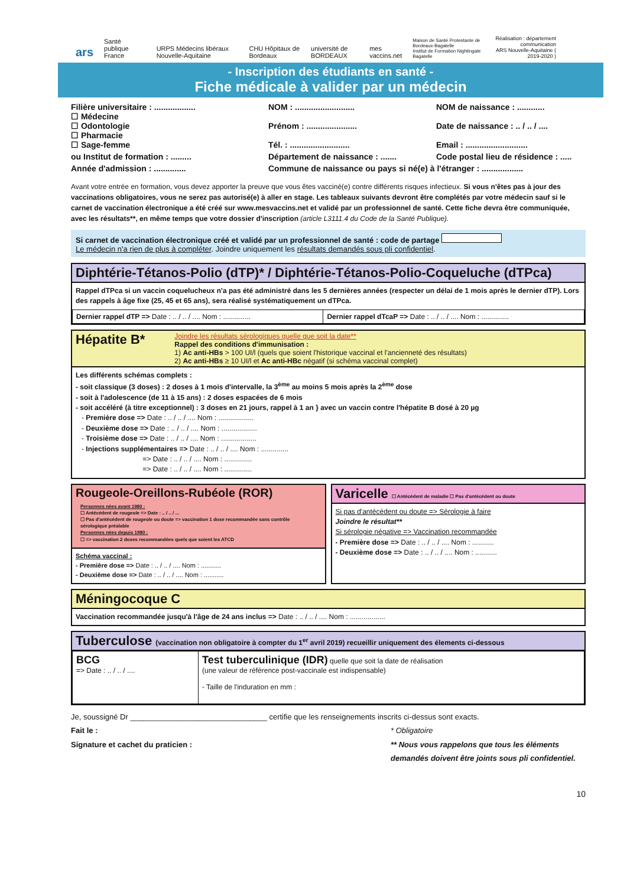ars Santé publique France URPS Médecins libéraux Nouvelle-Aquitaine CHU Hôpitaux de Bordeaux université de BORDEAUX mes vaccins.net Maison de Santé Protestante de Bordeaux-Bagatelle
Institut de Formation Nightingale Bagatelle Réalisation : département communication
ARS Nouvelle-Aquitaine ( 2019-2020 )
- Inscription des étudiants en santé -
Fiche médicale à valider par un médecin
Filière universitaire : ..................
☐ Médecine
☐ Odontologie
☐ Pharmacie
☐ Sage-femme
NOM : ..........................
Prénom : ......................
Tél. : ..........................
NOM de naissance : ............
Date de naissance : .. / .. / ....
Email : ...........................
ou Institut de formation : .........
Département de naissance : .......
Code postal lieu de résidence : .....
Année d'admission : ..............
Commune de naissance ou pays si né(e) à l'étranger : ..................
Avant votre entrée en formation, vous devez apporter la preuve que vous êtes vacciné(e) contre différents risques infectieux. Si vous n'êtes pas à jour des vaccinations obligatoires, vous ne serez pas autorisé(e) à aller en stage. Les tableaux suivants devront être complétés par votre médecin sauf si le carnet de vaccination électronique a été créé sur www.mesvaccins.net et validé par un professionnel de santé. Cette fiche devra être communiquée, avec les résultats**, en même temps que votre dossier d'inscription (article L3111.4 du Code de la Santé Publique).
Si carnet de vaccination électronique créé et validé par un professionnel de santé : code de partage
Le médecin n'a rien de plus à compléter. Joindre uniquement les résultats demandés sous pli confidentiel.
Diphtérie-Tétanos-Polio (dTP)* / Diphtérie-Tétanos-Polio-Coqueluche (dTPca)
Rappel dTPca si un vaccin coquelucheux n'a pas été administré dans les 5 dernières années (respecter un délai de 1 mois après le dernier dTP). Lors des rappels à âge fixe (25, 45 et 65 ans), sera réalisé systématiquement un dTPca.
| Dernier rappel dTP => Date : .. / .. / .... Nom : .............. | Dernier rappel dTcaP => Date : .. / .. / .... Nom : .............. |
Hépatite B* Joindre les résultats sérologiques quelle que soit la date**
Rappel des conditions d'immunisation :
1) Ac anti-HBs > 100 UI/l (quels que soient l'historique vaccinal et l'ancienneté des résultats)
2) Ac anti-HBs ≥ 10 UI/l et Ac anti-HBc négatif (si schéma vaccinal complet)
Les différents schémas complets :
- soit classique (3 doses) : 2 doses à 1 mois d'intervalle, la 3<sup>ème</sup> au moins 5 mois après la 2<sup>ème</sup> dose
- soit à l'adolescence (de 11 à 15 ans) : 2 doses espacées de 6 mois
- soit accéléré (à titre exceptionnel) : 3 doses en 21 jours, rappel à 1 an } avec un vaccin contre l'hépatite B dosé à 20 µg
- Première dose => Date : .. / .. / .... Nom : ..................
- Deuxième dose => Date : .. / .. / .... Nom : ..................
- Troisième dose => Date : .. / .. / .... Nom : ..................
- Injections supplémentaires => Date : .. / .. / .... Nom : ..............
=> Date : .. / .. / .... Nom : ..............
=> Date : .. / .. / .... Nom : ..............
Rougeole-Oreillons-Rubéole (ROR)
Personnes nées avant 1980 :
☐ Antécédent de rougeole => Date : .. / .. / ...
☐ Pas d'antécédent de rougeole ou doute => vaccination 1 dose recommandée sans contrôle sérologique préalable
Personnes nées depuis 1980 :
☐ => vaccination 2 doses recommandées quels que soient les ATCD
Schéma vaccinal :
- Première dose => Date : .. / .. / .... Nom : ...........
- Deuxième dose => Date : .. / .. / .... Nom : ...........
Varicelle ☐ Antécédent de maladie ☐ Pas d'antécédent ou doute
Si pas d'antécédent ou doute => Sérologie à faire
Joindre le résultat**
Si sérologie négative => Vaccination recommandée
- Première dose => Date : .. / .. / .... Nom : ...........
- Deuxième dose => Date : .. / .. / .... Nom : ...........
Méningocoque C
Vaccination recommandée jusqu'à l'âge de 24 ans inclus => Date : .. / .. / .... Nom : ..................
Tuberculose (vaccination non obligatoire à compter du 1<sup>er</sup> avril 2019) recueillir uniquement des élements ci-dessous
| BCG => Date : .. / .. / .... | Test tuberculinique (IDR) quelle que soit la date de réalisation (une valeur de référence post-vaccinale est indispensable) - Taille de l'induration en mm : |
Je, soussigné Dr ________________________________ certifie que les renseignements inscrits ci-dessus sont exacts.
Fait le :
Signature et cachet du praticien :
* Obligatoire
** Nous vous rappelons que tous les éléments demandés doivent être joints sous pli confidentiel.
10